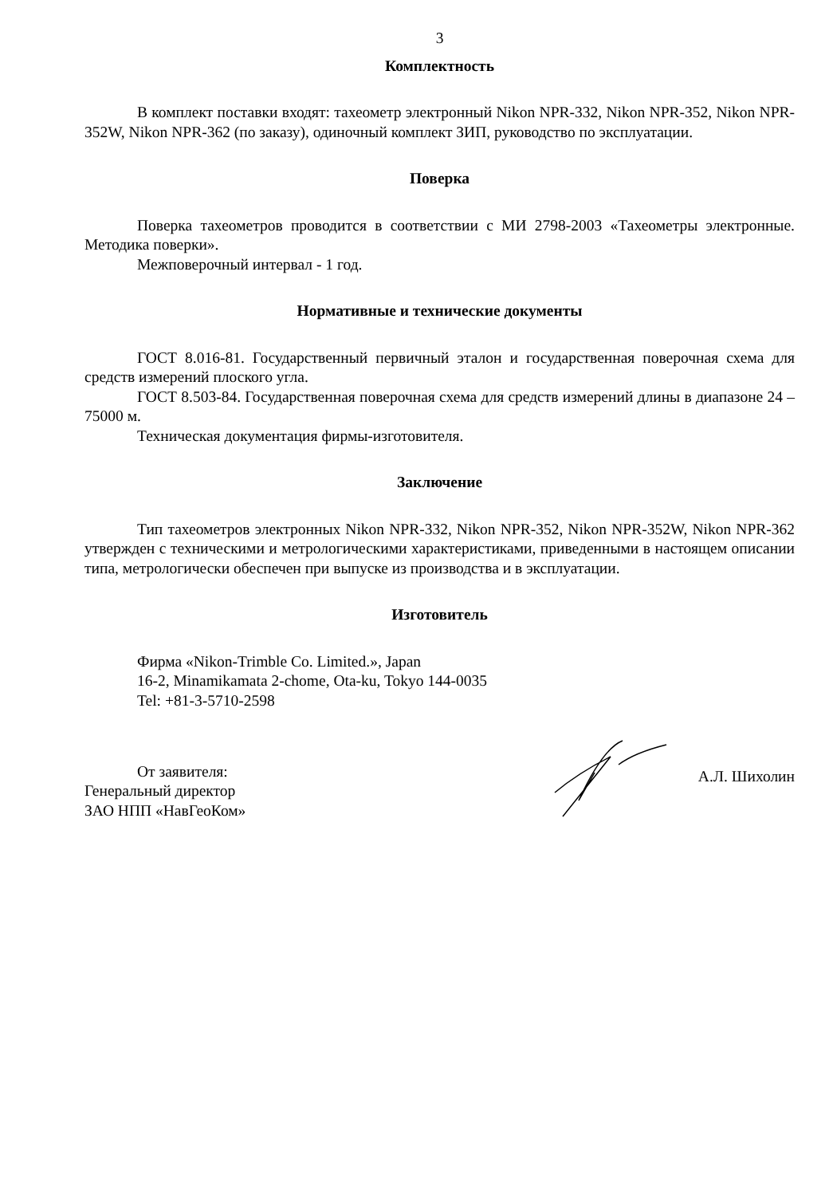3
Комплектность
В комплект поставки входят: тахеометр электронный Nikon NPR-332, Nikon NPR-352, Nikon NPR-352W, Nikon NPR-362 (по заказу), одиночный комплект ЗИП, руководство по эксплуатации.
Поверка
Поверка тахеометров проводится в соответствии с МИ 2798-2003 «Тахеометры электронные. Методика поверки».
Межповерочный интервал - 1 год.
Нормативные и технические документы
ГОСТ 8.016-81. Государственный первичный эталон и государственная поверочная схема для средств измерений плоского угла.
ГОСТ 8.503-84. Государственная поверочная схема для средств измерений длины в диапазоне 24 – 75000 м.
Техническая документация фирмы-изготовителя.
Заключение
Тип тахеометров электронных Nikon NPR-332, Nikon NPR-352, Nikon NPR-352W, Nikon NPR-362 утвержден с техническими и метрологическими характеристиками, приведенными в настоящем описании типа, метрологически обеспечен при выпуске из производства и в эксплуатации.
Изготовитель
Фирма «Nikon-Trimble Co. Limited.», Japan
16-2, Minamikamata 2-chome, Ota-ku, Tokyo 144-0035
Tel: +81-3-5710-2598
От заявителя:
Генеральный директор
ЗАО НПП «НавГеоКом»
А.Л. Шихолин